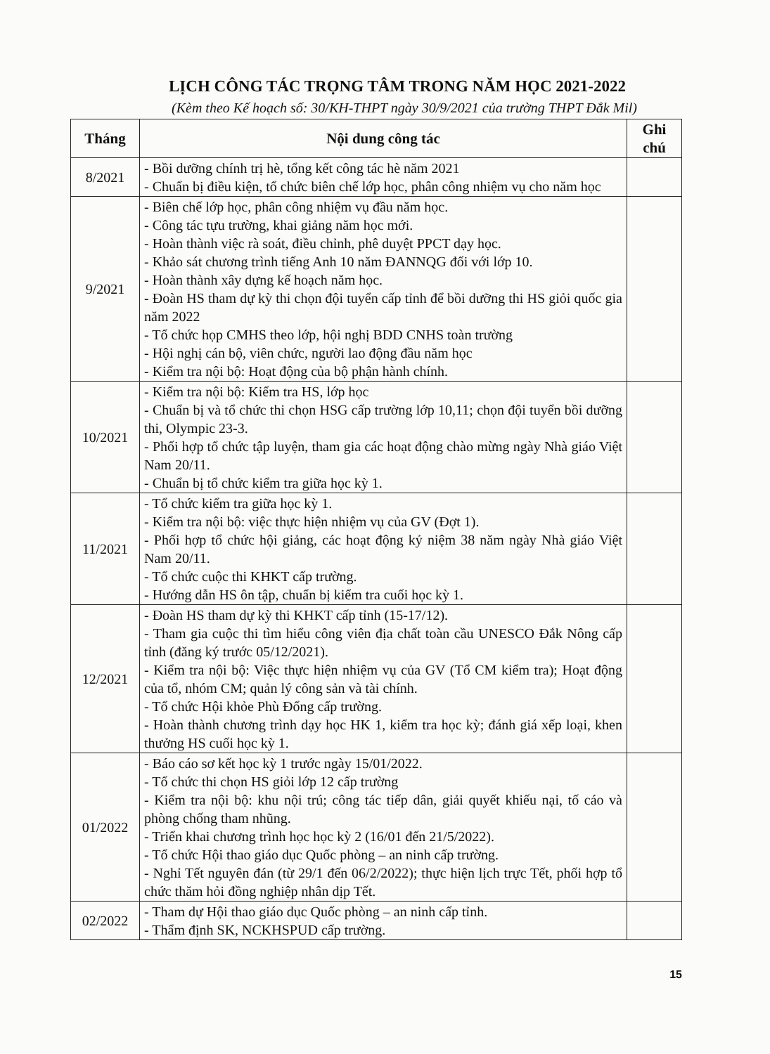LỊCH CÔNG TÁC TRỌNG TÂM TRONG NĂM HỌC 2021-2022
(Kèm theo Kế hoạch số: 30/KH-THPT ngày 30/9/2021 của trường THPT Đắk Mil)
| Tháng | Nội dung công tác | Ghi chú |
| --- | --- | --- |
| 8/2021 | - Bồi dưỡng chính trị hè, tổng kết công tác hè năm 2021 - Chuẩn bị điều kiện, tổ chức biên chế lớp học, phân công nhiệm vụ cho năm học | |
| 9/2021 | - Biên chế lớp học, phân công nhiệm vụ đầu năm học. - Công tác tựu trường, khai giảng năm học mới. - Hoàn thành việc rà soát, điều chỉnh, phê duyệt PPCT dạy học. - Khảo sát chương trình tiếng Anh 10 năm ĐANNQG đối với lớp 10. - Hoàn thành xây dựng kế hoạch năm học. - Đoàn HS tham dự kỳ thi chọn đội tuyển cấp tỉnh để bồi dưỡng thi HS giỏi quốc gia năm 2022 - Tổ chức họp CMHS theo lớp, hội nghị BDD CNHS toàn trường - Hội nghị cán bộ, viên chức, người lao động đầu năm học - Kiểm tra nội bộ: Hoạt động của bộ phận hành chính. | |
| 10/2021 | - Kiểm tra nội bộ: Kiểm tra HS, lớp học - Chuẩn bị và tổ chức thi chọn HSG cấp trường lớp 10,11; chọn đội tuyển bồi dưỡng thi, Olympic 23-3. - Phối hợp tổ chức tập luyện, tham gia các hoạt động chào mừng ngày Nhà giáo Việt Nam 20/11. - Chuẩn bị tổ chức kiểm tra giữa học kỳ 1. | |
| 11/2021 | - Tổ chức kiểm tra giữa học kỳ 1. - Kiểm tra nội bộ: việc thực hiện nhiệm vụ của GV (Đợt 1). - Phối hợp tổ chức hội giảng, các hoạt động kỷ niệm 38 năm ngày Nhà giáo Việt Nam 20/11. - Tổ chức cuộc thi KHKT cấp trường. - Hướng dẫn HS ôn tập, chuẩn bị kiểm tra cuối học kỳ 1. | |
| 12/2021 | - Đoàn HS tham dự kỳ thi KHKT cấp tỉnh (15-17/12). - Tham gia cuộc thi tìm hiểu công viên địa chất toàn cầu UNESCO Đắk Nông cấp tỉnh (đăng ký trước 05/12/2021). - Kiểm tra nội bộ: Việc thực hiện nhiệm vụ của GV (Tổ CM kiểm tra); Hoạt động của tổ, nhóm CM; quản lý công sản và tài chính. - Tổ chức Hội khỏe Phù Đổng cấp trường. - Hoàn thành chương trình dạy học HK 1, kiểm tra học kỳ; đánh giá xếp loại, khen thưởng HS cuối học kỳ 1. | |
| 01/2022 | - Báo cáo sơ kết học kỳ 1 trước ngày 15/01/2022. - Tổ chức thi chọn HS giỏi lớp 12 cấp trường - Kiểm tra nội bộ: khu nội trú; công tác tiếp dân, giải quyết khiếu nại, tố cáo và phòng chống tham nhũng. - Triển khai chương trình học học kỳ 2 (16/01 đến 21/5/2022). - Tổ chức Hội thao giáo dục Quốc phòng – an ninh cấp trường. - Nghỉ Tết nguyên đán (từ 29/1 đến 06/2/2022); thực hiện lịch trực Tết, phối hợp tổ chức thăm hỏi đồng nghiệp nhân dịp Tết. | |
| 02/2022 | - Tham dự Hội thao giáo dục Quốc phòng – an ninh cấp tỉnh. - Thẩm định SK, NCKHSPUD cấp trường. | |
15